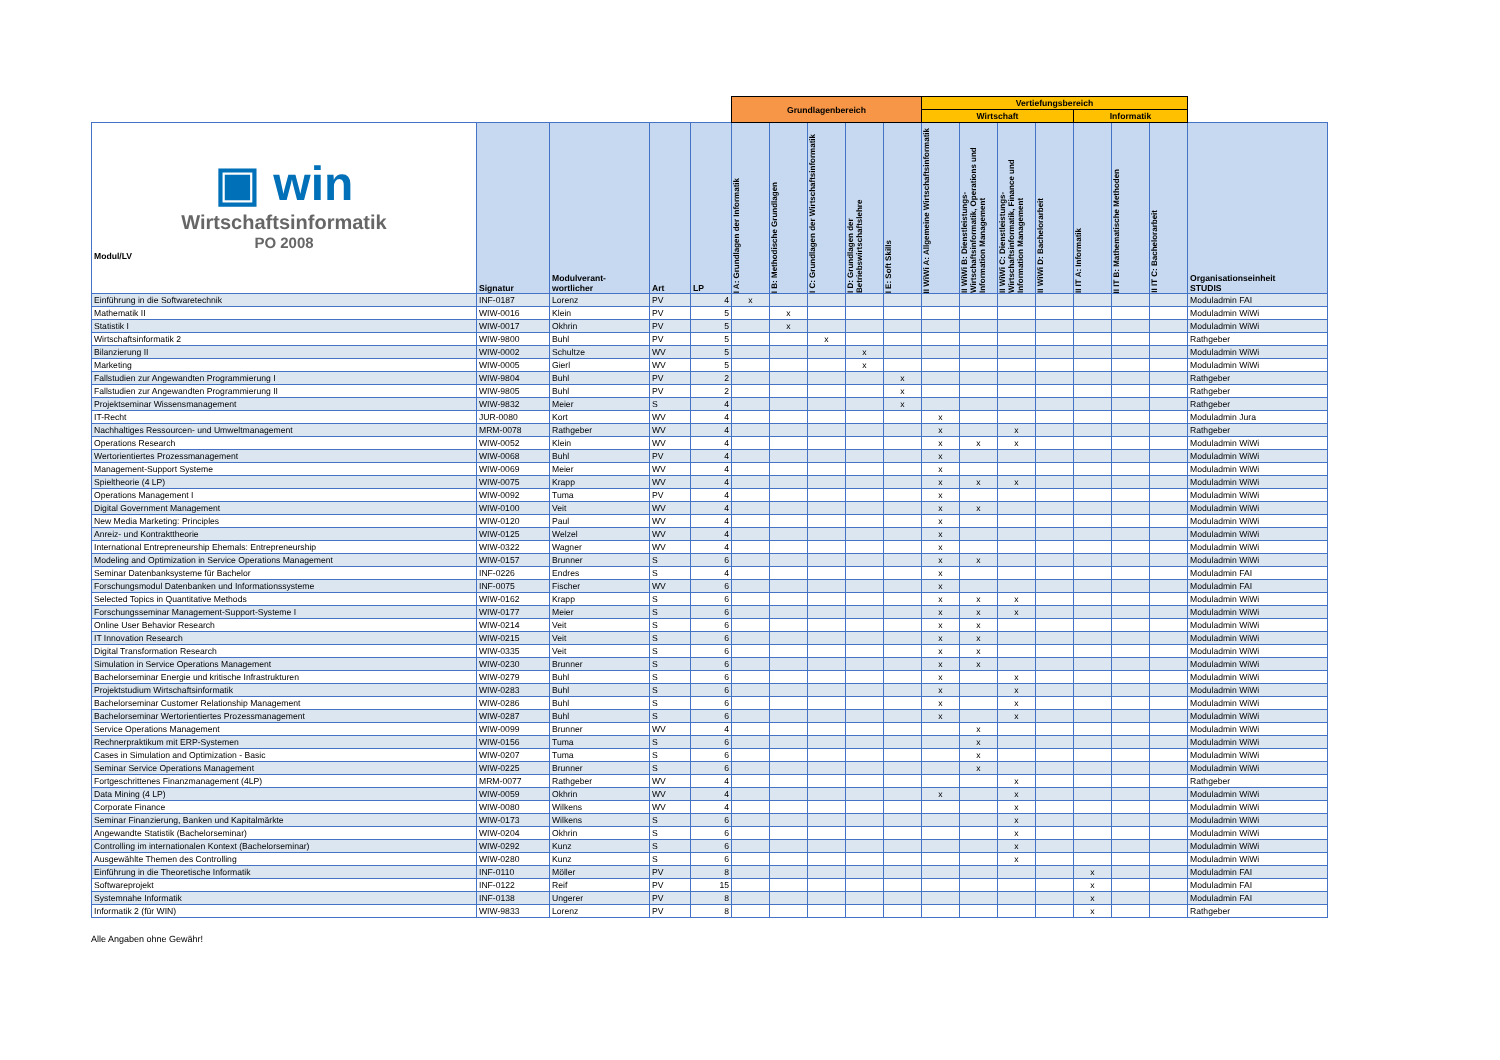| | | | | | Grundlagenbereich | | | | | Vertiefungsbereich | | | | | | | |
| --- | --- | --- | --- | --- | --- | --- | --- | --- | --- | --- | --- | --- | --- | --- | --- | --- | --- |
| | | | | | | | | | | Wirtschaft | | | | Informatik | | | |
| ▣ win Wirtschaftsinformatik PO 2008 Modul/LV | Signatur | Modulverant- wortlicher | Art | LP | I A: Grundlagen der Informatik | I B: Methodische Grundlagen | I C: Grundlagen der Wirtschaftsinformatik | I D: Grundlagen der Betriebswirtschaftslehre | I E: Soft Skills | II WiWi A: Allgemeine Wirtschaftsinformatik | II WiWi B: Dienstleistungs-Wirtschaftsinformatik, Operations und Information Management | II WiWi C: Dienstleistungs-Wirtschaftsinformatik, Finance und Information Management | II WiWi D: Bachelorarbeit | II IT A: Informatik | II IT B: Mathematische Methoden | II IT C: Bachelorarbeit | Organisationseinheit STUDIS |
| Einführung in die Softwaretechnik | INF-0187 | Lorenz | PV | 4 | x | | | | | | | | | | | | Moduladmin FAI |
| Mathematik II | WIW-0016 | Klein | PV | 5 | | x | | | | | | | | | | | Moduladmin WiWi |
| Statistik I | WIW-0017 | Okhrin | PV | 5 | | x | | | | | | | | | | | Moduladmin WiWi |
| Wirtschaftsinformatik 2 | WIW-9800 | Buhl | PV | 5 | | | x | | | | | | | | | | Rathgeber |
| Bilanzierung II | WIW-0002 | Schultze | WV | 5 | | | | x | | | | | | | | | Moduladmin WiWi |
| Marketing | WIW-0005 | Gierl | WV | 5 | | | | x | | | | | | | | | Moduladmin WiWi |
| Fallstudien zur Angewandten Programmierung I | WIW-9804 | Buhl | PV | 2 | | | | | x | | | | | | | | Rathgeber |
| Fallstudien zur Angewandten Programmierung II | WIW-9805 | Buhl | PV | 2 | | | | | x | | | | | | | | Rathgeber |
| Projektseminar Wissensmanagement | WIW-9832 | Meier | S | 4 | | | | | x | | | | | | | | Rathgeber |
| IT-Recht | JUR-0080 | Kort | WV | 4 | | | | | | x | | | | | | | Moduladmin Jura |
| Nachhaltiges Ressourcen- und Umweltmanagement | MRM-0078 | Rathgeber | WV | 4 | | | | | | x | | x | | | | | Rathgeber |
| Operations Research | WIW-0052 | Klein | WV | 4 | | | | | | x | x | x | | | | | Moduladmin WiWi |
| Wertorientiertes Prozessmanagement | WIW-0068 | Buhl | PV | 4 | | | | | | x | | | | | | | Moduladmin WiWi |
| Management-Support Systeme | WIW-0069 | Meier | WV | 4 | | | | | | x | | | | | | | Moduladmin WiWi |
| Spieltheorie (4 LP) | WIW-0075 | Krapp | WV | 4 | | | | | | x | x | x | | | | | Moduladmin WiWi |
| Operations Management I | WIW-0092 | Tuma | PV | 4 | | | | | | x | | | | | | | Moduladmin WiWi |
| Digital Government Management | WIW-0100 | Veit | WV | 4 | | | | | | x | x | | | | | | Moduladmin WiWi |
| New Media Marketing: Principles | WIW-0120 | Paul | WV | 4 | | | | | | x | | | | | | | Moduladmin WiWi |
| Anreiz- und Kontrakttheorie | WIW-0125 | Welzel | WV | 4 | | | | | | x | | | | | | | Moduladmin WiWi |
| International Entrepreneurship Ehemals: Entrepreneurship | WIW-0322 | Wagner | WV | 4 | | | | | | x | | | | | | | Moduladmin WiWi |
| Modeling and Optimization in Service Operations Management | WIW-0157 | Brunner | S | 6 | | | | | | x | x | | | | | | Moduladmin WiWi |
| Seminar Datenbanksysteme für Bachelor | INF-0226 | Endres | S | 4 | | | | | | x | | | | | | | Moduladmin FAI |
| Forschungsmodul Datenbanken und Informationssysteme | INF-0075 | Fischer | WV | 6 | | | | | | x | | | | | | | Moduladmin FAI |
| Selected Topics in Quantitative Methods | WIW-0162 | Krapp | S | 6 | | | | | | x | x | x | | | | | Moduladmin WiWi |
| Forschungsseminar Management-Support-Systeme I | WIW-0177 | Meier | S | 6 | | | | | | x | x | x | | | | | Moduladmin WiWi |
| Online User Behavior Research | WIW-0214 | Veit | S | 6 | | | | | | x | x | | | | | | Moduladmin WiWi |
| IT Innovation Research | WIW-0215 | Veit | S | 6 | | | | | | x | x | | | | | | Moduladmin WiWi |
| Digital Transformation Research | WIW-0335 | Veit | S | 6 | | | | | | x | x | | | | | | Moduladmin WiWi |
| Simulation in Service Operations Management | WIW-0230 | Brunner | S | 6 | | | | | | x | x | | | | | | Moduladmin WiWi |
| Bachelorseminar Energie und kritische Infrastrukturen | WIW-0279 | Buhl | S | 6 | | | | | | x | | x | | | | | Moduladmin WiWi |
| Projektstudium Wirtschaftsinformatik | WIW-0283 | Buhl | S | 6 | | | | | | x | | x | | | | | Moduladmin WiWi |
| Bachelorseminar Customer Relationship Management | WIW-0286 | Buhl | S | 6 | | | | | | x | | x | | | | | Moduladmin WiWi |
| Bachelorseminar Wertorientiertes Prozessmanagement | WIW-0287 | Buhl | S | 6 | | | | | | x | | x | | | | | Moduladmin WiWi |
| Service Operations Management | WIW-0099 | Brunner | WV | 4 | | | | | | | x | | | | | | Moduladmin WiWi |
| Rechnerpraktikum mit ERP-Systemen | WIW-0156 | Tuma | S | 6 | | | | | | | x | | | | | | Moduladmin WiWi |
| Cases in Simulation and Optimization - Basic | WIW-0207 | Tuma | S | 6 | | | | | | | x | | | | | | Moduladmin WiWi |
| Seminar Service Operations Management | WIW-0225 | Brunner | S | 6 | | | | | | | x | | | | | | Moduladmin WiWi |
| Fortgeschrittenes Finanzmanagement (4LP) | MRM-0077 | Rathgeber | WV | 4 | | | | | | | | x | | | | | Rathgeber |
| Data Mining (4 LP) | WIW-0059 | Okhrin | WV | 4 | | | | | | x | | x | | | | | Moduladmin WiWi |
| Corporate Finance | WIW-0080 | Wilkens | WV | 4 | | | | | | | | x | | | | | Moduladmin WiWi |
| Seminar Finanzierung, Banken und Kapitalmärkte | WIW-0173 | Wilkens | S | 6 | | | | | | | | x | | | | | Moduladmin WiWi |
| Angewandte Statistik (Bachelorseminar) | WIW-0204 | Okhrin | S | 6 | | | | | | | | x | | | | | Moduladmin WiWi |
| Controlling im internationalen Kontext (Bachelorseminar) | WIW-0292 | Kunz | S | 6 | | | | | | | | x | | | | | Moduladmin WiWi |
| Ausgewählte Themen des Controlling | WIW-0280 | Kunz | S | 6 | | | | | | | | x | | | | | Moduladmin WiWi |
| Einführung in die Theoretische Informatik | INF-0110 | Möller | PV | 8 | | | | | | | | | | x | | | Moduladmin FAI |
| Softwareprojekt | INF-0122 | Reif | PV | 15 | | | | | | | | | | x | | | Moduladmin FAI |
| Systemnahe Informatik | INF-0138 | Ungerer | PV | 8 | | | | | | | | | | x | | | Moduladmin FAI |
| Informatik 2 (für WIN) | WIW-9833 | Lorenz | PV | 8 | | | | | | | | | | x | | | Rathgeber |
Alle Angaben ohne Gewähr!